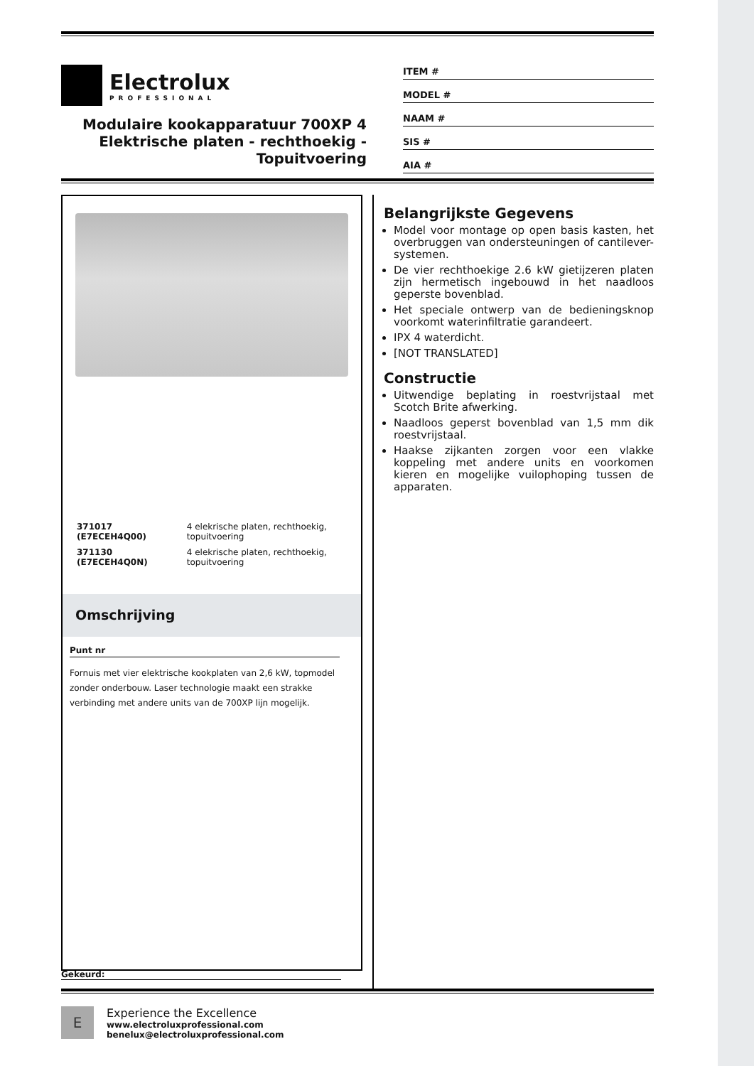Electrolux
PROFESSIONAL
Modulaire kookapparatuur 700XP 4 Elektrische platen - rechthoekig - Topuitvoering
ITEM #
MODEL #
NAAM #
SIS #
AIA #
| 371017 (E7ECEH4Q00) | 4 elekrische platen, rechthoekig, topuitvoering |
| 371130 (E7ECEH4Q0N) | 4 elekrische platen, rechthoekig, topuitvoering |
Omschrijving
Punt nr
Fornuis met vier elektrische kookplaten van 2,6 kW, topmodel zonder onderbouw. Laser technologie maakt een strakke verbinding met andere units van de 700XP lijn mogelijk.
Belangrijkste Gegevens
Model voor montage op open basis kasten, het overbruggen van ondersteuningen of cantilever-systemen.
De vier rechthoekige 2.6 kW gietijzeren platen zijn hermetisch ingebouwd in het naadloos geperste bovenblad.
Het speciale ontwerp van de bedieningsknop voorkomt waterinfiltratie garandeert.
IPX 4 waterdicht.
[NOT TRANSLATED]
Constructie
Uitwendige beplating in roestvrijstaal met Scotch Brite afwerking.
Naadloos geperst bovenblad van 1,5 mm dik roestvrijstaal.
Haakse zijkanten zorgen voor een vlakke koppeling met andere units en voorkomen kieren en mogelijke vuilophoping tussen de apparaten.
Gekeurd:
E
Experience the Excellence
www.electroluxprofessional.com
benelux@electroluxprofessional.com